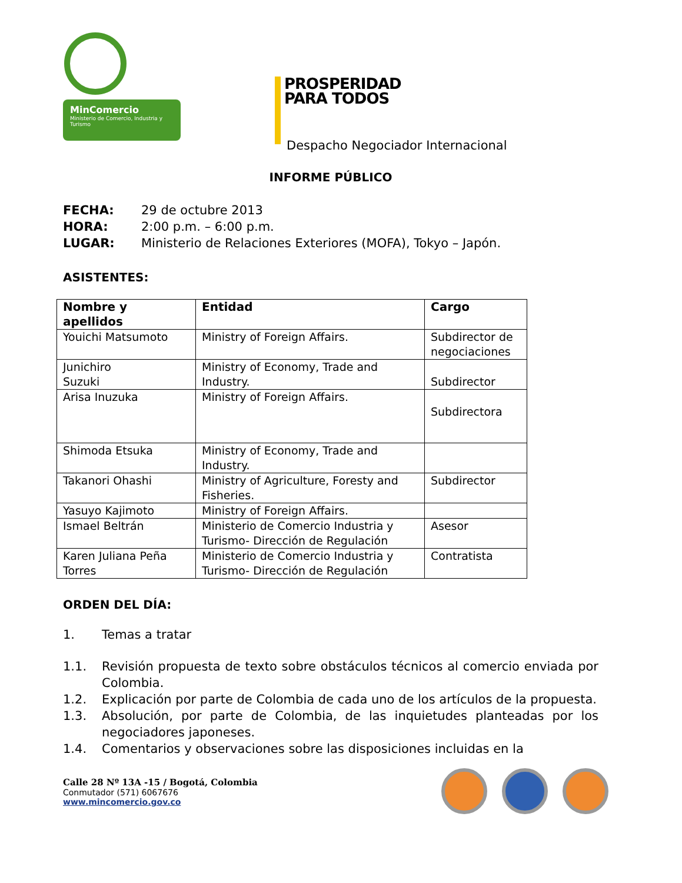MinComercio
Ministerio de Comercio, Industria y Turismo
PROSPERIDAD
PARA TODOS
Despacho Negociador Internacional
INFORME PÚBLICO
FECHA: 29 de octubre 2013
HORA: 2:00 p.m. – 6:00 p.m.
LUGAR: Ministerio de Relaciones Exteriores (MOFA), Tokyo – Japón.
ASISTENTES:
| Nombre y apellidos | Entidad | Cargo |
| --- | --- | --- |
| Youichi Matsumoto | Ministry of Foreign Affairs. | Subdirector de negociaciones |
| Junichiro Suzuki | Ministry of Economy, Trade and Industry. | Subdirector |
| Arisa Inuzuka | Ministry of Foreign Affairs. | Subdirectora |
| Shimoda Etsuka | Ministry of Economy, Trade and Industry. | |
| Takanori Ohashi | Ministry of Agriculture, Foresty and Fisheries. | Subdirector |
| Yasuyo Kajimoto | Ministry of Foreign Affairs. | |
| Ismael Beltrán | Ministerio de Comercio Industria y Turismo- Dirección de Regulación | Asesor |
| Karen Juliana Peña Torres | Ministerio de Comercio Industria y Turismo- Dirección de Regulación | Contratista |
ORDEN DEL DÍA:
1. Temas a tratar
1.1. Revisión propuesta de texto sobre obstáculos técnicos al comercio enviada por Colombia.
1.2. Explicación por parte de Colombia de cada uno de los artículos de la propuesta.
1.3. Absolución, por parte de Colombia, de las inquietudes planteadas por los negociadores japoneses.
1.4. Comentarios y observaciones sobre las disposiciones incluidas en la
Calle 28 Nº 13A -15 / Bogotá, Colombia
Conmutador (571) 6067676
www.mincomercio.gov.co